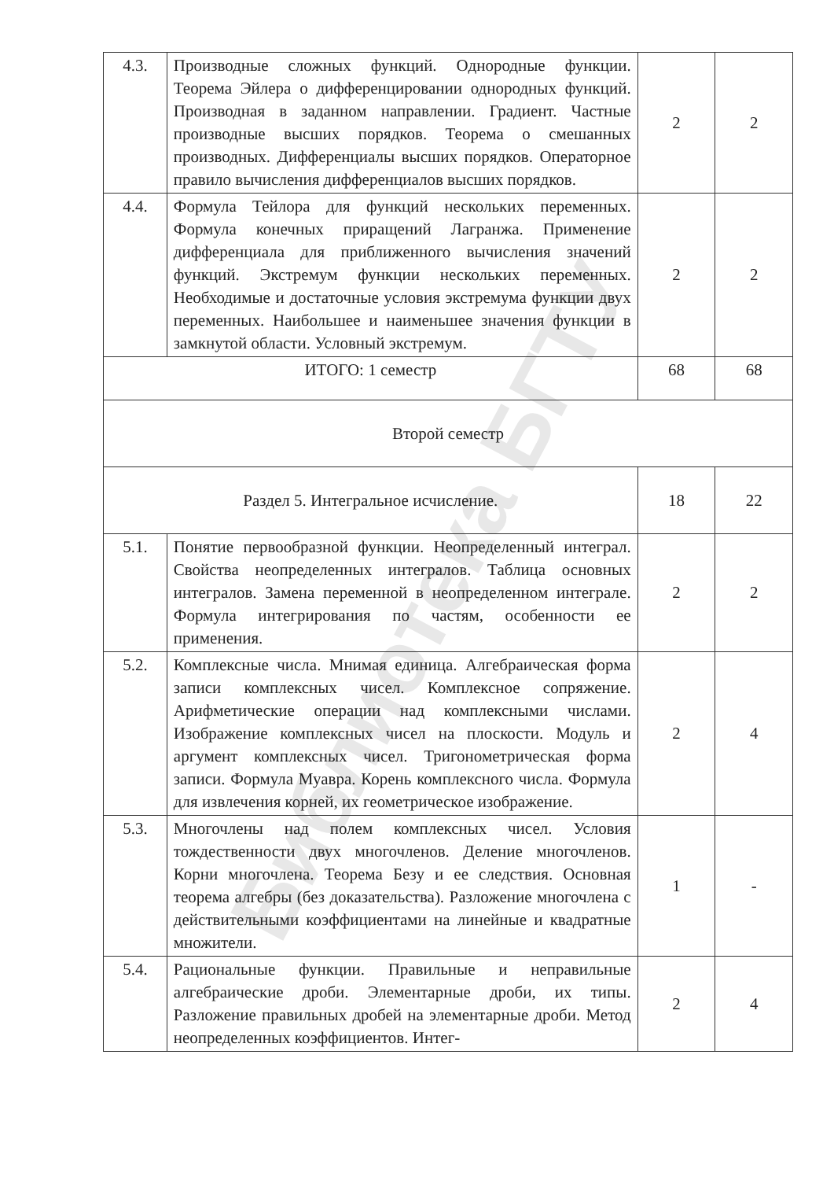Библиотека БГТУ
| 4.3. | Производные сложных функций. Однородные функции. Теорема Эйлера о дифференцировании однородных функций. Производная в заданном направлении. Градиент. Частные производные высших порядков. Теорема о смешанных производных. Дифференциалы высших порядков. Операторное правило вычисления дифференциалов высших порядков. | 2 | 2 |
| 4.4. | Формула Тейлора для функций нескольких переменных. Формула конечных приращений Лагранжа. Применение дифференциала для приближенного вычисления значений функций. Экстремум функции нескольких переменных. Необходимые и достаточные условия экстремума функции двух переменных. Наибольшее и наименьшее значения функции в замкнутой области. Условный экстремум. | 2 | 2 |
| ИТОГО: 1 семестр | | 68 | 68 |
| Второй семестр | | | |
| Раздел 5. Интегральное исчисление. | | 18 | 22 |
| 5.1. | Понятие первообразной функции. Неопределенный интеграл. Свойства неопределенных интегралов. Таблица основных интегралов. Замена переменной в неопределенном интеграле. Формула интегрирования по частям, особенности ее применения. | 2 | 2 |
| 5.2. | Комплексные числа. Мнимая единица. Алгебраическая форма записи комплексных чисел. Комплексное сопряжение. Арифметические операции над комплексными числами. Изображение комплексных чисел на плоскости. Модуль и аргумент комплексных чисел. Тригонометрическая форма записи. Формула Муавра. Корень комплексного числа. Формула для извлечения корней, их геометрическое изображение. | 2 | 4 |
| 5.3. | Многочлены над полем комплексных чисел. Условия тождественности двух многочленов. Деление многочленов. Корни многочлена. Теорема Безу и ее следствия. Основная теорема алгебры (без доказательства). Разложение многочлена с действительными коэффициентами на линейные и квадратные множители. | 1 | - |
| 5.4. | Рациональные функции. Правильные и неправильные алгебраические дроби. Элементарные дроби, их типы. Разложение правильных дробей на элементарные дроби. Метод неопределенных коэффициентов. Интег- | 2 | 4 |